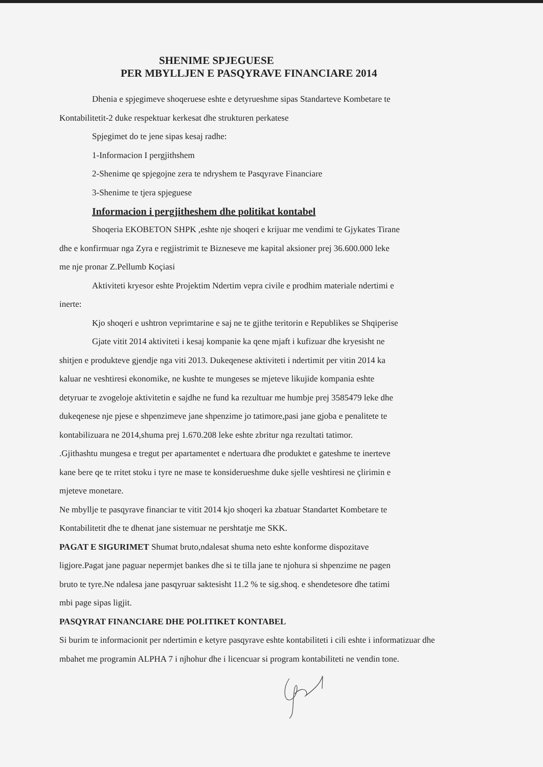SHENIME SPJEGUESE
PER MBYLLJEN E PASQYRAVE FINANCIARE 2014
Dhenia e spjegimeve shoqeruese eshte e detyrueshme sipas Standarteve Kombetare te
Kontabilitetit-2 duke respektuar kerkesat dhe strukturen perkatese
Spjegimet do te jene sipas kesaj radhe:
1-Informacion I pergjithshem
2-Shenime qe spjegojne zera te ndryshem te Pasqyrave Financiare
3-Shenime te tjera spjeguese
Informacion i pergjitheshem dhe politikat kontabel
Shoqeria EKOBETON SHPK ,eshte nje shoqeri e krijuar me vendimi te Gjykates Tirane
dhe e konfirmuar nga Zyra e regjistrimit te Bizneseve me kapital aksioner prej 36.600.000 leke
me nje pronar Z.Pellumb Koçiasi
Aktiviteti kryesor eshte Projektim Ndertim vepra civile e prodhim materiale ndertimi e
inerte:
Kjo shoqeri e ushtron veprimtarine e saj ne te gjithe teritorin e Republikes se Shqiperise
Gjate vitit 2014 aktiviteti i kesaj kompanie ka qene mjaft i kufizuar dhe kryesisht ne
shitjen e produkteve gjendje nga viti 2013. Dukeqenese aktiviteti i ndertimit per vitin 2014 ka
kaluar ne veshtiresi ekonomike, ne kushte te mungeses se mjeteve likujide kompania eshte
detyruar te zvogeloje aktivitetin e sajdhe ne fund ka rezultuar me humbje prej 3585479 leke dhe
dukeqenese nje pjese e shpenzimeve jane shpenzime jo tatimore,pasi jane gjoba e penalitete te
kontabilizuara ne 2014,shuma prej 1.670.208 leke eshte zbritur nga rezultati tatimor.
.Gjithashtu mungesa e tregut per apartamentet e ndertuara dhe produktet e gateshme te inerteve
kane bere qe te rritet stoku i tyre ne mase te konsiderueshme duke sjelle veshtiresi ne çlirimin e
mjeteve monetare.
Ne mbyllje te pasqyrave financiar te vitit 2014 kjo shoqeri ka zbatuar Standartet Kombetare te
Kontabilitetit dhe te dhenat jane sistemuar ne pershtatje me SKK.
PAGAT E SIGURIMET Shumat bruto,ndalesat shuma neto eshte konforme dispozitave
ligjore.Pagat jane paguar nepermjet bankes dhe si te tilla jane te njohura si shpenzime ne pagen
bruto te tyre.Ne ndalesa jane pasqyruar saktesisht 11.2 % te sig.shoq. e shendetesore dhe tatimi
mbi page sipas ligjit.
PASQYRAT FINANCIARE DHE POLITIKET KONTABEL
Si burim te informacionit per ndertimin e ketyre pasqyrave eshte kontabiliteti i cili eshte i informatizuar dhe
mbahet me programin ALPHA 7 i njhohur dhe i licencuar si program kontabiliteti ne vendin tone.